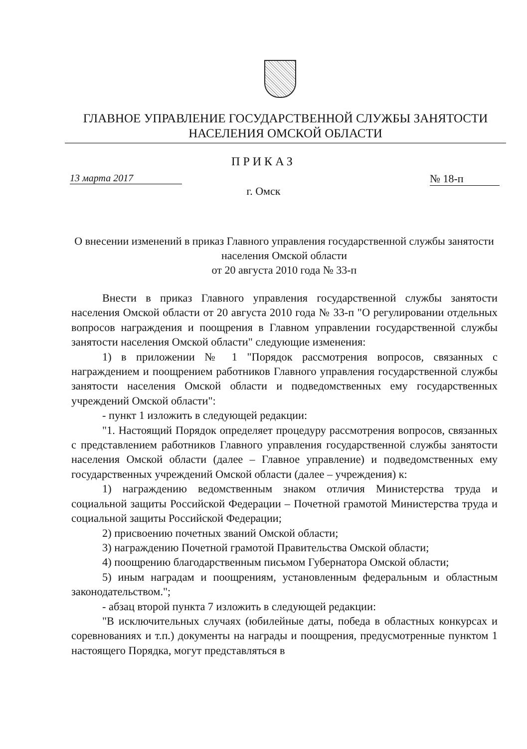ГЛАВНОЕ УПРАВЛЕНИЕ ГОСУДАРСТВЕННОЙ СЛУЖБЫ ЗАНЯТОСТИ
НАСЕЛЕНИЯ ОМСКОЙ ОБЛАСТИ
ПРИКАЗ
13 марта 2017 № 18-п
г. Омск
О внесении изменений в приказ Главного управления государственной службы занятости населения Омской области
от 20 августа 2010 года № 33-п
Внести в приказ Главного управления государственной службы занятости населения Омской области от 20 августа 2010 года № 33-п "О регулировании отдельных вопросов награждения и поощрения в Главном управлении государственной службы занятости населения Омской области" следующие изменения:
1) в приложении № 1 "Порядок рассмотрения вопросов, связанных с награждением и поощрением работников Главного управления государственной службы занятости населения Омской области и подведомственных ему государственных учреждений Омской области":
- пункт 1 изложить в следующей редакции:
"1. Настоящий Порядок определяет процедуру рассмотрения вопросов, связанных с представлением работников Главного управления государственной службы занятости населения Омской области (далее – Главное управление) и подведомственных ему государственных учреждений Омской области (далее – учреждения) к:
1) награждению ведомственным знаком отличия Министерства труда и социальной защиты Российской Федерации – Почетной грамотой Министерства труда и социальной защиты Российской Федерации;
2) присвоению почетных званий Омской области;
3) награждению Почетной грамотой Правительства Омской области;
4) поощрению благодарственным письмом Губернатора Омской области;
5) иным наградам и поощрениям, установленным федеральным и областным законодательством.";
- абзац второй пункта 7 изложить в следующей редакции:
"В исключительных случаях (юбилейные даты, победа в областных конкурсах и соревнованиях и т.п.) документы на награды и поощрения, предусмотренные пунктом 1 настоящего Порядка, могут представляться в